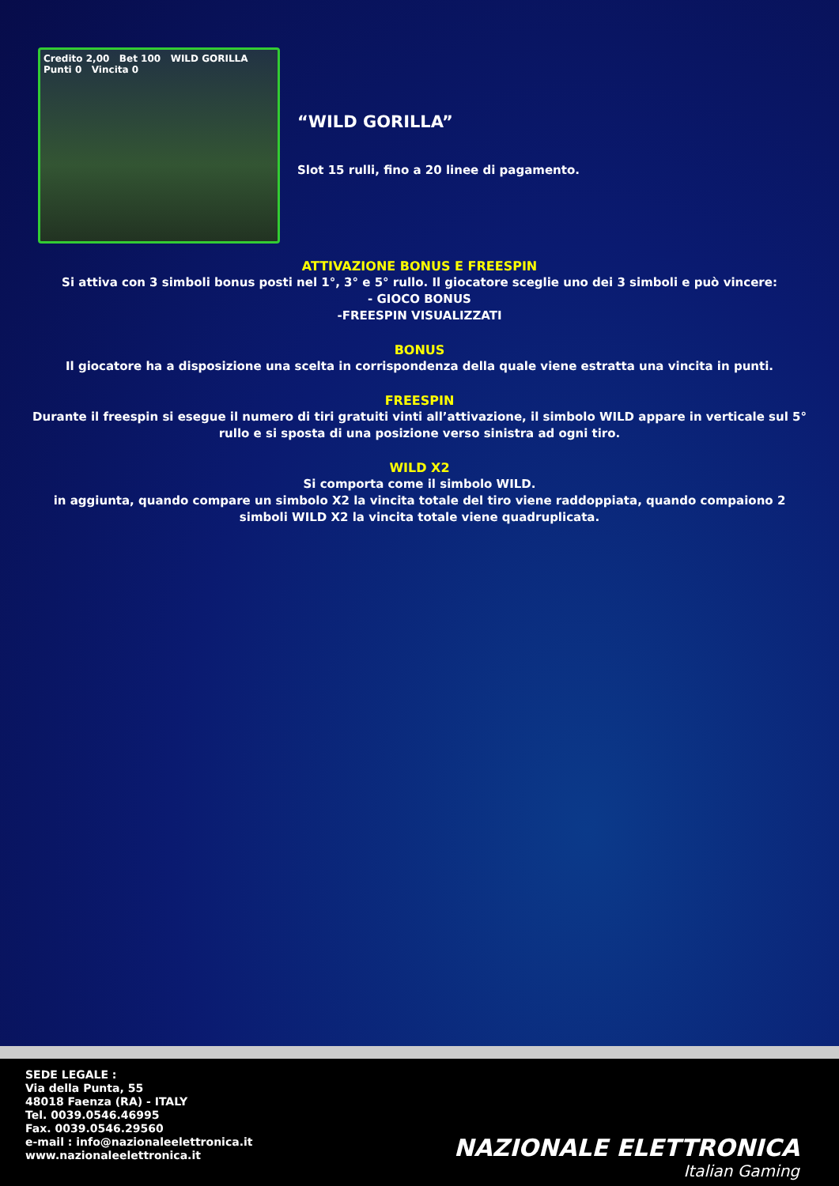Credito 2,00 Bet 100 WILD GORILLA Punti 0 Vincita 0
“WILD GORILLA”
Slot 15 rulli, fino a 20 linee di pagamento.
ATTIVAZIONE BONUS E FREESPIN
Si attiva con 3 simboli bonus posti nel 1°, 3° e 5° rullo. Il giocatore sceglie uno dei 3 simboli e può vincere:
- GIOCO BONUS
-FREESPIN VISUALIZZATI
BONUS
Il giocatore ha a disposizione una scelta in corrispondenza della quale viene estratta una vincita in punti.
FREESPIN
Durante il freespin si esegue il numero di tiri gratuiti vinti all’attivazione, il simbolo WILD appare in verticale sul 5° rullo e si sposta di una posizione verso sinistra ad ogni tiro.
WILD X2
Si comporta come il simbolo WILD.
in aggiunta, quando compare un simbolo X2 la vincita totale del tiro viene raddoppiata, quando compaiono 2 simboli WILD X2 la vincita totale viene quadruplicata.
SEDE LEGALE :
Via della Punta, 55
48018 Faenza (RA) - ITALY
Tel. 0039.0546.46995
Fax. 0039.0546.29560
e-mail : info@nazionaleelettronica.it
www.nazionaleelettronica.it
NAZIONALE ELETTRONICA
Italian Gaming